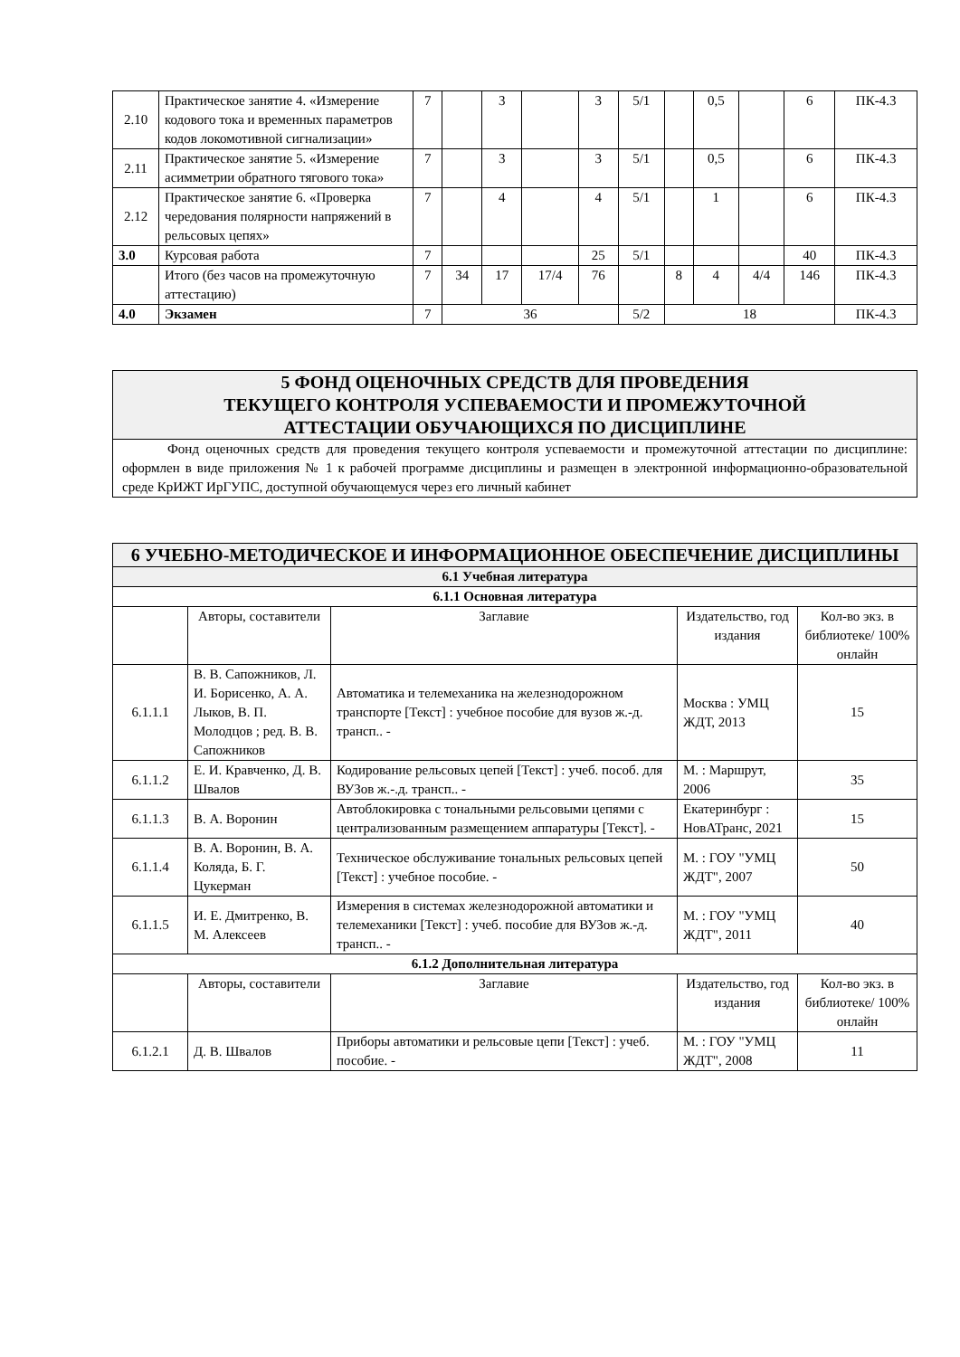| 2.10 | Практическое занятие 4. «Измерение кодового тока и временных параметров кодов локомотивной сигнализации» | 7 | | 3 | | 3 | 5/1 | | 0,5 | | 6 | ПК-4.3 |
| 2.11 | Практическое занятие 5. «Измерение асимметрии обратного тягового тока» | 7 | | 3 | | 3 | 5/1 | | 0,5 | | 6 | ПК-4.3 |
| 2.12 | Практическое занятие 6. «Проверка чередования полярности напряжений в рельсовых цепях» | 7 | | 4 | | 4 | 5/1 | | 1 | | 6 | ПК-4.3 |
| 3.0 | Курсовая работа | 7 | | | | 25 | 5/1 | | | | 40 | ПК-4.3 |
| | Итого (без часов на промежуточную аттестацию) | 7 | 34 | 17 | 17/4 | 76 | | 8 | 4 | 4/4 | 146 | ПК-4.3 |
| 4.0 | Экзамен | 7 | 36 | | | | 5/2 | 18 | | | | ПК-4.3 |
5 ФОНД ОЦЕНОЧНЫХ СРЕДСТВ ДЛЯ ПРОВЕДЕНИЯ
ТЕКУЩЕГО КОНТРОЛЯ УСПЕВАЕМОСТИ И ПРОМЕЖУТОЧНОЙ
АТТЕСТАЦИИ ОБУЧАЮЩИХСЯ ПО ДИСЦИПЛИНЕ
Фонд оценочных средств для проведения текущего контроля успеваемости и промежуточной аттестации по дисциплине: оформлен в виде приложения № 1 к рабочей программе дисциплины и размещен в электронной информационно-образовательной среде КрИЖТ ИрГУПС, доступной обучающемуся через его личный кабинет
| 6 УЧЕБНО-МЕТОДИЧЕСКОЕ И ИНФОРМАЦИОННОЕ ОБЕСПЕЧЕНИЕ ДИСЦИПЛИНЫ | | | | |
| 6.1 Учебная литература | | | | |
| 6.1.1 Основная литература | | | | |
| | Авторы, составители | Заглавие | Издательство, год издания | Кол-во экз. в библиотеке/ 100% онлайн |
| 6.1.1.1 | В. В. Сапожников, Л. И. Борисенко, А. А. Лыков, В. П. Молодцов ; ред. В. В. Сапожников | Автоматика и телемеханика на железнодорожном транспорте [Текст] : учебное пособие для вузов ж.-д. трансп.. - | Москва : УМЦ ЖДТ, 2013 | 15 |
| 6.1.1.2 | Е. И. Кравченко, Д. В. Швалов | Кодирование рельсовых цепей [Текст] : учеб. пособ. для ВУЗов ж.-.д. трансп.. - | М. : Маршрут, 2006 | 35 |
| 6.1.1.3 | В. А. Воронин | Автоблокировка с тональными рельсовыми цепями с централизованным размещением аппаратуры [Текст]. - | Екатеринбург : НовАТранс, 2021 | 15 |
| 6.1.1.4 | В. А. Воронин, В. А. Коляда, Б. Г. Цукерман | Техническое обслуживание тональных рельсовых цепей [Текст] : учебное пособие. - | М. : ГОУ "УМЦ ЖДТ", 2007 | 50 |
| 6.1.1.5 | И. Е. Дмитренко, В. М. Алексеев | Измерения в системах железнодорожной автоматики и телемеханики [Текст] : учеб. пособие для ВУЗов ж.-д. трансп.. - | М. : ГОУ "УМЦ ЖДТ", 2011 | 40 |
| 6.1.2 Дополнительная литература | | | | |
| | Авторы, составители | Заглавие | Издательство, год издания | Кол-во экз. в библиотеке/ 100% онлайн |
| 6.1.2.1 | Д. В. Швалов | Приборы автоматики и рельсовые цепи [Текст] : учеб. пособие. - | М. : ГОУ "УМЦ ЖДТ", 2008 | 11 |